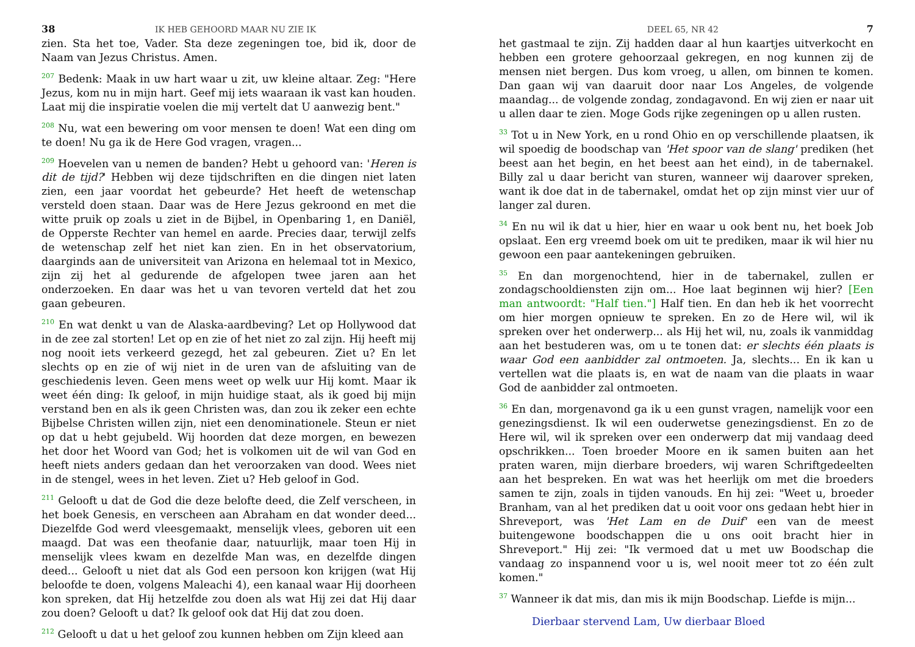38 IK HEB GEHOORD MAAR NU ZIE IK
zien. Sta het toe, Vader. Sta deze zegeningen toe, bid ik, door de Naam van Jezus Christus. Amen.
<sup>207</sup> Bedenk: Maak in uw hart waar u zit, uw kleine altaar. Zeg: "Here Jezus, kom nu in mijn hart. Geef mij iets waaraan ik vast kan houden. Laat mij die inspiratie voelen die mij vertelt dat U aanwezig bent."
<sup>208</sup> Nu, wat een bewering om voor mensen te doen! Wat een ding om te doen! Nu ga ik de Here God vragen, vragen...
<sup>209</sup> Hoevelen van u nemen de banden? Hebt u gehoord van: 'Heren is dit de tijd?' Hebben wij deze tijdschriften en die dingen niet laten zien, een jaar voordat het gebeurde? Het heeft de wetenschap versteld doen staan. Daar was de Here Jezus gekroond en met die witte pruik op zoals u ziet in de Bijbel, in Openbaring 1, en Daniël, de Opperste Rechter van hemel en aarde. Precies daar, terwijl zelfs de wetenschap zelf het niet kan zien. En in het observatorium, daarginds aan de universiteit van Arizona en helemaal tot in Mexico, zijn zij het al gedurende de afgelopen twee jaren aan het onderzoeken. En daar was het u van tevoren verteld dat het zou gaan gebeuren.
<sup>210</sup> En wat denkt u van de Alaska-aardbeving? Let op Hollywood dat in de zee zal storten! Let op en zie of het niet zo zal zijn. Hij heeft mij nog nooit iets verkeerd gezegd, het zal gebeuren. Ziet u? En let slechts op en zie of wij niet in de uren van de afsluiting van de geschiedenis leven. Geen mens weet op welk uur Hij komt. Maar ik weet één ding: Ik geloof, in mijn huidige staat, als ik goed bij mijn verstand ben en als ik geen Christen was, dan zou ik zeker een echte Bijbelse Christen willen zijn, niet een denominationele. Steun er niet op dat u hebt gejubeld. Wij hoorden dat deze morgen, en bewezen het door het Woord van God; het is volkomen uit de wil van God en heeft niets anders gedaan dan het veroorzaken van dood. Wees niet in de stengel, wees in het leven. Ziet u? Heb geloof in God.
<sup>211</sup> Gelooft u dat de God die deze belofte deed, die Zelf verscheen, in het boek Genesis, en verscheen aan Abraham en dat wonder deed... Diezelfde God werd vleesgemaakt, menselijk vlees, geboren uit een maagd. Dat was een theofanie daar, natuurlijk, maar toen Hij in menselijk vlees kwam en dezelfde Man was, en dezelfde dingen deed... Gelooft u niet dat als God een persoon kon krijgen (wat Hij beloofde te doen, volgens Maleachi 4), een kanaal waar Hij doorheen kon spreken, dat Hij hetzelfde zou doen als wat Hij zei dat Hij daar zou doen? Gelooft u dat? Ik geloof ook dat Hij dat zou doen.
<sup>212</sup> Gelooft u dat u het geloof zou kunnen hebben om Zijn kleed aan
DEEL 65, NR 42 7
het gastmaal te zijn. Zij hadden daar al hun kaartjes uitverkocht en hebben een grotere gehoorzaal gekregen, en nog kunnen zij de mensen niet bergen. Dus kom vroeg, u allen, om binnen te komen. Dan gaan wij van daaruit door naar Los Angeles, de volgende maandag... de volgende zondag, zondagavond. En wij zien er naar uit u allen daar te zien. Moge Gods rijke zegeningen op u allen rusten.
<sup>33</sup> Tot u in New York, en u rond Ohio en op verschillende plaatsen, ik wil spoedig de boodschap van 'Het spoor van de slang' prediken (het beest aan het begin, en het beest aan het eind), in de tabernakel. Billy zal u daar bericht van sturen, wanneer wij daarover spreken, want ik doe dat in de tabernakel, omdat het op zijn minst vier uur of langer zal duren.
<sup>34</sup> En nu wil ik dat u hier, hier en waar u ook bent nu, het boek Job opslaat. Een erg vreemd boek om uit te prediken, maar ik wil hier nu gewoon een paar aantekeningen gebruiken.
<sup>35</sup> En dan morgenochtend, hier in de tabernakel, zullen er zondagschooldiensten zijn om... Hoe laat beginnen wij hier? [Een man antwoordt: "Half tien."] Half tien. En dan heb ik het voorrecht om hier morgen opnieuw te spreken. En zo de Here wil, wil ik spreken over het onderwerp... als Hij het wil, nu, zoals ik vanmiddag aan het bestuderen was, om u te tonen dat: er slechts één plaats is waar God een aanbidder zal ontmoeten. Ja, slechts... En ik kan u vertellen wat die plaats is, en wat de naam van die plaats in waar God de aanbidder zal ontmoeten.
<sup>36</sup> En dan, morgenavond ga ik u een gunst vragen, namelijk voor een genezingsdienst. Ik wil een ouderwetse genezingsdienst. En zo de Here wil, wil ik spreken over een onderwerp dat mij vandaag deed opschrikken... Toen broeder Moore en ik samen buiten aan het praten waren, mijn dierbare broeders, wij waren Schriftgedeelten aan het bespreken. En wat was het heerlijk om met die broeders samen te zijn, zoals in tijden vanouds. En hij zei: "Weet u, broeder Branham, van al het prediken dat u ooit voor ons gedaan hebt hier in Shreveport, was 'Het Lam en de Duif' een van de meest buitengewone boodschappen die u ons ooit bracht hier in Shreveport." Hij zei: "Ik vermoed dat u met uw Boodschap die vandaag zo inspannend voor u is, wel nooit meer tot zo één zult komen."
<sup>37</sup> Wanneer ik dat mis, dan mis ik mijn Boodschap. Liefde is mijn...
Dierbaar stervend Lam, Uw dierbaar Bloed